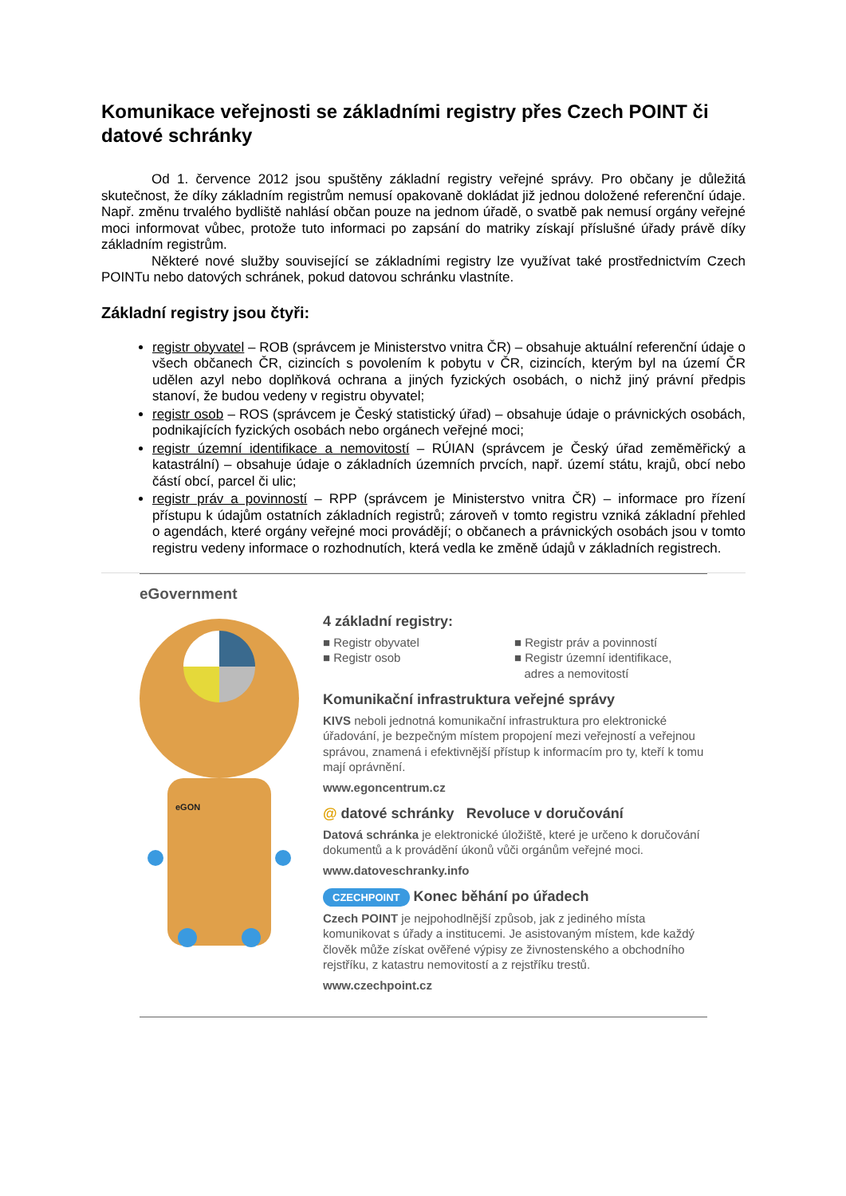Komunikace veřejnosti se základními registry přes Czech POINT či datové schránky
Od 1. července 2012 jsou spuštěny základní registry veřejné správy. Pro občany je důležitá skutečnost, že díky základním registrům nemusí opakovaně dokládat již jednou doložené referenční údaje. Např. změnu trvalého bydliště nahlásí občan pouze na jednom úřadě, o svatbě pak nemusí orgány veřejné moci informovat vůbec, protože tuto informaci po zapsání do matriky získají příslušné úřady právě díky základním registrům.
Některé nové služby související se základními registry lze využívat také prostřednictvím Czech POINTu nebo datových schránek, pokud datovou schránku vlastníte.
Základní registry jsou čtyři:
registr obyvatel – ROB (správcem je Ministerstvo vnitra ČR) – obsahuje aktuální referenční údaje o všech občanech ČR, cizincích s povolením k pobytu v ČR, cizincích, kterým byl na území ČR udělen azyl nebo doplňková ochrana a jiných fyzických osobách, o nichž jiný právní předpis stanoví, že budou vedeny v registru obyvatel;
registr osob – ROS (správcem je Český statistický úřad) – obsahuje údaje o právnických osobách, podnikajících fyzických osobách nebo orgánech veřejné moci;
registr územní identifikace a nemovitostí – RÚIAN (správcem je Český úřad zeměměřický a katastrální) – obsahuje údaje o základních územních prvcích, např. území státu, krajů, obcí nebo částí obcí, parcel či ulic;
registr práv a povinností – RPP (správcem je Ministerstvo vnitra ČR) – informace pro řízení přístupu k údajům ostatních základních registrů; zároveň v tomto registru vzniká základní přehled o agendách, které orgány veřejné moci provádějí; o občanech a právnických osobách jsou v tomto registru vedeny informace o rozhodnutích, která vedla ke změně údajů v základních registrech.
eGovernment
eGON
4 základní registry:
■ Registr obyvatel
■ Registr osob
■ Registr práv a povinností
■ Registr územní identifikace,
adres a nemovitostí
Komunikační infrastruktura veřejné správy
KIVS neboli jednotná komunikační infrastruktura pro elektronické úřadování, je bezpečným místem propojení mezi veřejností a veřejnou správou, znamená i efektivnější přístup k informacím pro ty, kteří k tomu mají oprávnění.
www.egoncentrum.cz
@ datové schránky Revoluce v doručování
Datová schránka je elektronické úložiště, které je určeno k doručování dokumentů a k provádění úkonů vůči orgánům veřejné moci.
www.datoveschranky.info
CZECHPOINT Konec běhání po úřadech
Czech POINT je nejpohodlnější způsob, jak z jediného místa komunikovat s úřady a instituce­mi. Je asistovaným místem, kde každý člověk může získat ověřené výpisy ze živnostenského a obchodního rejstříku, z katastru nemovitostí a z rejstříku trestů.
www.czechpoint.cz